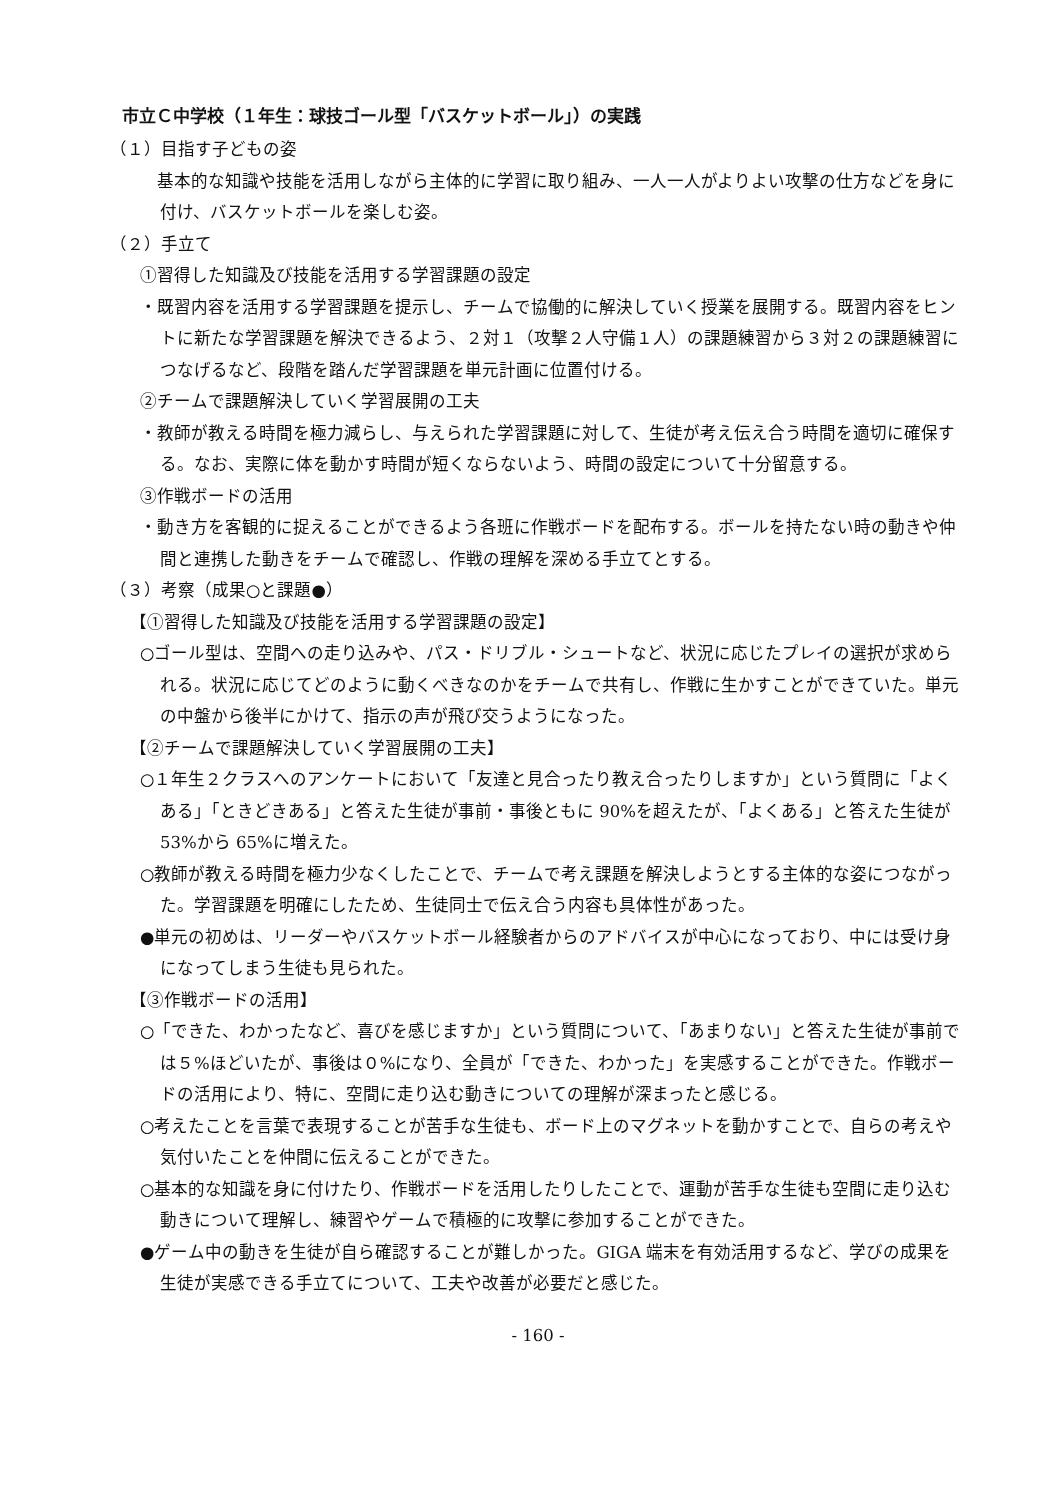市立Ｃ中学校（１年生：球技ゴール型「バスケットボール」）の実践
（１）目指す子どもの姿
　基本的な知識や技能を活用しながら主体的に学習に取り組み、一人一人がよりよい攻撃の仕方などを身に付け、バスケットボールを楽しむ姿。
（２）手立て
①習得した知識及び技能を活用する学習課題の設定
・既習内容を活用する学習課題を提示し、チームで協働的に解決していく授業を展開する。既習内容をヒントに新たな学習課題を解決できるよう、２対１（攻撃２人守備１人）の課題練習から３対２の課題練習につなげるなど、段階を踏んだ学習課題を単元計画に位置付ける。
②チームで課題解決していく学習展開の工夫
・教師が教える時間を極力減らし、与えられた学習課題に対して、生徒が考え伝え合う時間を適切に確保する。なお、実際に体を動かす時間が短くならないよう、時間の設定について十分留意する。
③作戦ボードの活用
・動き方を客観的に捉えることができるよう各班に作戦ボードを配布する。ボールを持たない時の動きや仲間と連携した動きをチームで確認し、作戦の理解を深める手立てとする。
（３）考察（成果○と課題●）
【①習得した知識及び技能を活用する学習課題の設定】
○ゴール型は、空間への走り込みや、パス・ドリブル・シュートなど、状況に応じたプレイの選択が求められる。状況に応じてどのように動くべきなのかをチームで共有し、作戦に生かすことができていた。単元の中盤から後半にかけて、指示の声が飛び交うようになった。
【②チームで課題解決していく学習展開の工夫】
○１年生２クラスへのアンケートにおいて「友達と見合ったり教え合ったりしますか」という質問に「よくある」「ときどきある」と答えた生徒が事前・事後ともに 90%を超えたが、「よくある」と答えた生徒が 53%から 65%に増えた。
○教師が教える時間を極力少なくしたことで、チームで考え課題を解決しようとする主体的な姿につながった。学習課題を明確にしたため、生徒同士で伝え合う内容も具体性があった。
●単元の初めは、リーダーやバスケットボール経験者からのアドバイスが中心になっており、中には受け身になってしまう生徒も見られた。
【③作戦ボードの活用】
○「できた、わかったなど、喜びを感じますか」という質問について、「あまりない」と答えた生徒が事前では５%ほどいたが、事後は０%になり、全員が「できた、わかった」を実感することができた。作戦ボードの活用により、特に、空間に走り込む動きについての理解が深まったと感じる。
○考えたことを言葉で表現することが苦手な生徒も、ボード上のマグネットを動かすことで、自らの考えや気付いたことを仲間に伝えることができた。
○基本的な知識を身に付けたり、作戦ボードを活用したりしたことで、運動が苦手な生徒も空間に走り込む動きについて理解し、練習やゲームで積極的に攻撃に参加することができた。
●ゲーム中の動きを生徒が自ら確認することが難しかった。GIGA 端末を有効活用するなど、学びの成果を生徒が実感できる手立てについて、工夫や改善が必要だと感じた。
- 160 -